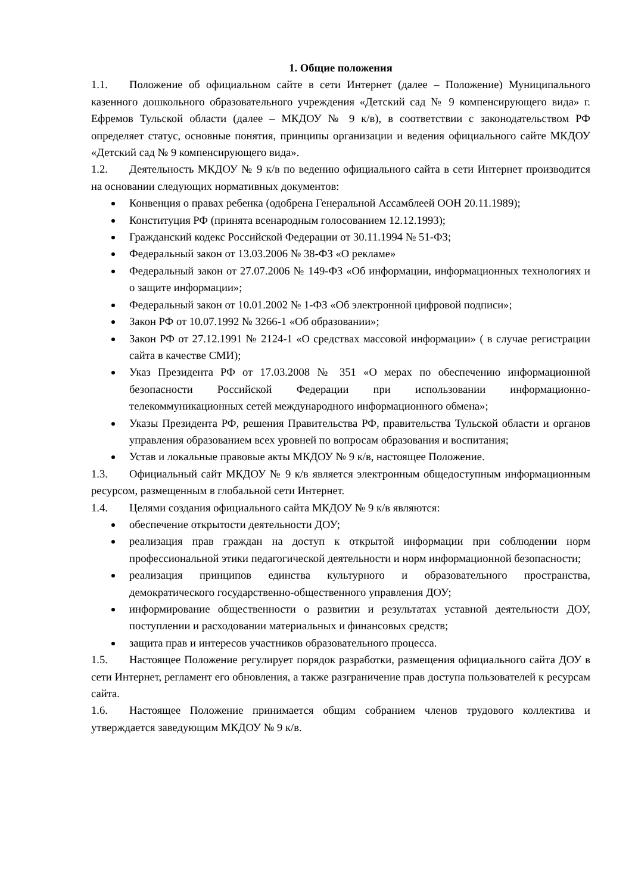1. Общие положения
1.1. Положение об официальном сайте в сети Интернет (далее – Положение) Муниципального казенного дошкольного образовательного учреждения «Детский сад № 9 компенсирующего вида» г. Ефремов Тульской области (далее – МКДОУ № 9 к/в), в соответствии с законодательством РФ определяет статус, основные понятия, принципы организации и ведения официального сайте МКДОУ «Детский сад № 9 компенсирующего вида».
1.2. Деятельность МКДОУ № 9 к/в по ведению официального сайта в сети Интернет производится на основании следующих нормативных документов:
Конвенция о правах ребенка (одобрена Генеральной Ассамблеей ООН 20.11.1989);
Конституция РФ (принята всенародным голосованием 12.12.1993);
Гражданский кодекс Российской Федерации от 30.11.1994 № 51-ФЗ;
Федеральный закон от 13.03.2006 № 38-ФЗ «О рекламе»
Федеральный закон от 27.07.2006 № 149-ФЗ «Об информации, информационных технологиях и о защите информации»;
Федеральный закон от 10.01.2002 № 1-ФЗ «Об электронной цифровой подписи»;
Закон РФ от 10.07.1992 № 3266-1 «Об образовании»;
Закон РФ от 27.12.1991 № 2124-1 «О средствах массовой информации» ( в случае регистрации сайта в качестве СМИ);
Указ Президента РФ от 17.03.2008 № 351 «О мерах по обеспечению информационной безопасности Российской Федерации при использовании информационно-телекоммуникационных сетей международного информационного обмена»;
Указы Президента РФ, решения Правительства РФ, правительства Тульской области и органов управления образованием всех уровней по вопросам образования и воспитания;
Устав и локальные правовые акты МКДОУ № 9 к/в, настоящее Положение.
1.3. Официальный сайт МКДОУ № 9 к/в является электронным общедоступным информационным ресурсом, размещенным в глобальной сети Интернет.
1.4. Целями создания официального сайта МКДОУ № 9 к/в являются:
обеспечение открытости деятельности ДОУ;
реализация прав граждан на доступ к открытой информации при соблюдении норм профессиональной этики педагогической деятельности и норм информационной безопасности;
реализация принципов единства культурного и образовательного пространства, демократического государственно-общественного управления ДОУ;
информирование общественности о развитии и результатах уставной деятельности ДОУ, поступлении и расходовании материальных и финансовых средств;
защита прав и интересов участников образовательного процесса.
1.5. Настоящее Положение регулирует порядок разработки, размещения официального сайта ДОУ в сети Интернет, регламент его обновления, а также разграничение прав доступа пользователей к ресурсам сайта.
1.6. Настоящее Положение принимается общим собранием членов трудового коллектива и утверждается заведующим МКДОУ № 9 к/в.